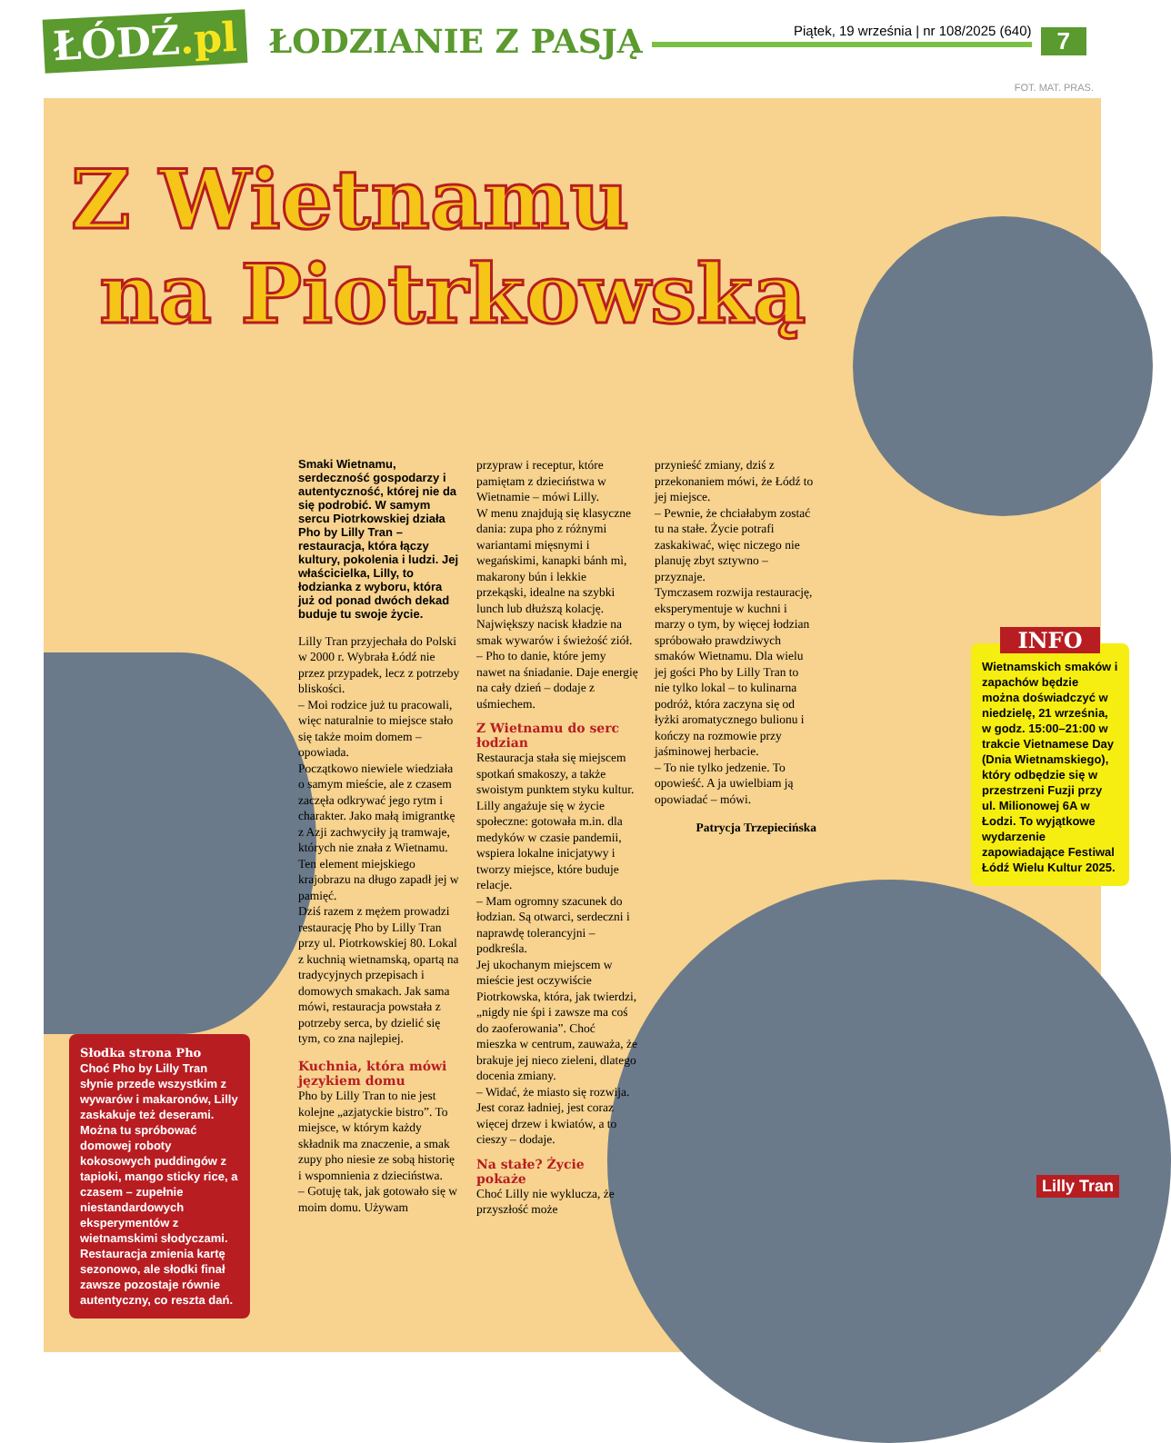ŁÓDŹ.pl
ŁODZIANIE Z PASJĄ
Piątek, 19 września | nr 108/2025 (640)
7
FOT. MAT. PRAS.
Z Wietnamu
na Piotrkowską
Smaki Wietnamu, serdeczność gospodarzy i autentyczność, której nie da się podrobić. W samym sercu Piotrkowskiej działa Pho by Lilly Tran – restauracja, która łączy kultury, pokolenia i ludzi. Jej właścicielka, Lilly, to łodzianka z wyboru, która już od ponad dwóch dekad buduje tu swoje życie.
Lilly Tran przyjechała do Polski w 2000 r. Wybrała Łódź nie przez przypadek, lecz z potrzeby bliskości.
– Moi rodzice już tu pracowali, więc naturalnie to miejsce stało się także moim domem – opowiada.
Początkowo niewiele wiedziała o samym mieście, ale z czasem zaczęła odkrywać jego rytm i charakter. Jako małą imigrantkę z Azji zachwyciły ją tramwaje, których nie znała z Wietnamu. Ten element miejskiego krajobrazu na długo zapadł jej w pamięć.
Dziś razem z mężem prowadzi restaurację Pho by Lilly Tran przy ul. Piotrkowskiej 80. Lokal z kuchnią wietnamską, opartą na tradycyjnych przepisach i domowych smakach. Jak sama mówi, restauracja powstała z potrzeby serca, by dzielić się tym, co zna najlepiej.
Kuchnia, która mówi językiem domu
Pho by Lilly Tran to nie jest kolejne „azjatyckie bistro”. To miejsce, w którym każdy składnik ma znaczenie, a smak zupy pho niesie ze sobą historię i wspomnienia z dzieciństwa.
– Gotuję tak, jak gotowało się w moim domu. Używam
przypraw i receptur, które pamiętam z dzieciństwa w Wietnamie – mówi Lilly.
W menu znajdują się klasyczne dania: zupa pho z różnymi wariantami mięsnymi i wegańskimi, kanapki bánh mì, makarony bún i lekkie przekąski, idealne na szybki lunch lub dłuższą kolację. Największy nacisk kładzie na smak wywarów i świeżość ziół.
– Pho to danie, które jemy nawet na śniadanie. Daje energię na cały dzień – dodaje z uśmiechem.
Z Wietnamu do serc łodzian
Restauracja stała się miejscem spotkań smakoszy, a także swoistym punktem styku kultur. Lilly angażuje się w życie społeczne: gotowała m.in. dla medyków w czasie pandemii, wspiera lokalne inicjatywy i tworzy miejsce, które buduje relacje.
– Mam ogromny szacunek do łodzian. Są otwarci, serdeczni i naprawdę tolerancyjni – podkreśla.
Jej ukochanym miejscem w mieście jest oczywiście Piotrkowska, która, jak twierdzi, „nigdy nie śpi i zawsze ma coś do zaoferowania”. Choć mieszka w centrum, zauważa, że brakuje jej nieco zieleni, dlatego docenia zmiany.
– Widać, że miasto się rozwija. Jest coraz ładniej, jest coraz więcej drzew i kwiatów, a to cieszy – dodaje.
Na stałe? Życie pokaże
Choć Lilly nie wyklucza, że przyszłość może
przynieść zmiany, dziś z przekonaniem mówi, że Łódź to jej miejsce.
– Pewnie, że chciałabym zostać tu na stałe. Życie potrafi zaskakiwać, więc niczego nie planuję zbyt sztywno – przyznaje.
Tymczasem rozwija restaurację, eksperymentuje w kuchni i marzy o tym, by więcej łodzian spróbowało prawdziwych smaków Wietnamu. Dla wielu jej gości Pho by Lilly Tran to nie tylko lokal – to kulinarna podróż, która zaczyna się od łyżki aromatycznego bulionu i kończy na rozmowie przy jaśminowej herbacie.
– To nie tylko jedzenie. To opowieść. A ja uwielbiam ją opowiadać – mówi.
Patrycja Trzepiecińska
Słodka strona Pho
Choć Pho by Lilly Tran słynie przede wszystkim z wywarów i makaronów, Lilly zaskakuje też deserami. Można tu spróbować domowej roboty kokosowych puddingów z tapioki, mango sticky rice, a czasem – zupełnie niestandardowych eksperymentów z wietnamskimi słodyczami. Restauracja zmienia kartę sezonowo, ale słodki finał zawsze pozostaje równie autentyczny, co reszta dań.
INFO
Wietnamskich smaków i zapachów będzie można doświadczyć w niedzielę, 21 września, w godz. 15:00–21:00 w trakcie Vietnamese Day (Dnia Wietnamskiego), który odbędzie się w przestrzeni Fuzji przy ul. Milionowej 6A w Łodzi. To wyjątkowe wydarzenie zapowiadające Festiwal Łódź Wielu Kultur 2025.
Lilly Tran